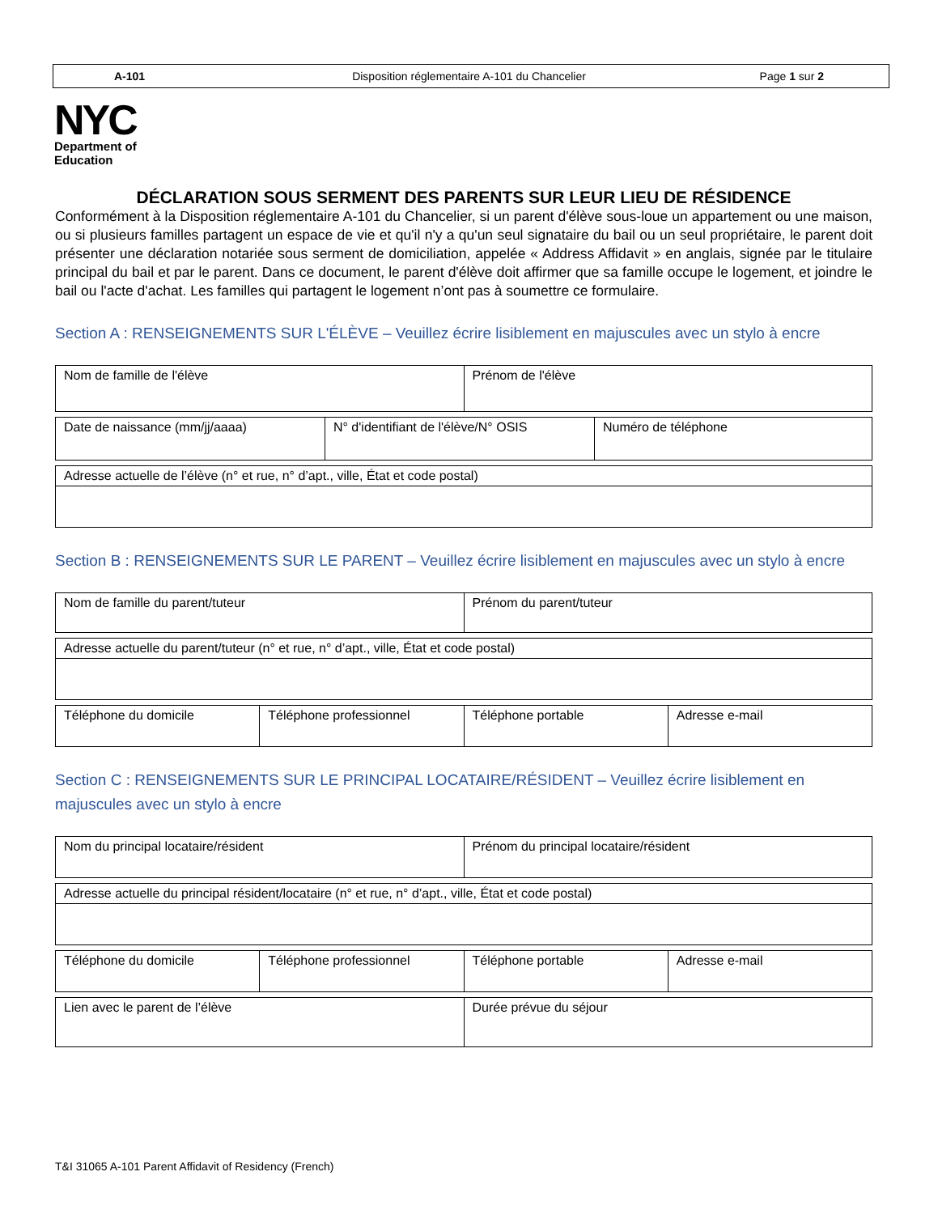A-101
Disposition réglementaire A-101 du Chancelier
Page 1 sur 2
NYC
Department of
Education
DÉCLARATION SOUS SERMENT DES PARENTS SUR LEUR LIEU DE RÉSIDENCE
Conformément à la Disposition réglementaire A-101 du Chancelier, si un parent d'élève sous-loue un appartement ou une maison, ou si plusieurs familles partagent un espace de vie et qu'il n'y a qu'un seul signataire du bail ou un seul propriétaire, le parent doit présenter une déclaration notariée sous serment de domiciliation, appelée « Address Affidavit » en anglais, signée par le titulaire principal du bail et par le parent. Dans ce document, le parent d'élève doit affirmer que sa famille occupe le logement, et joindre le bail ou l'acte d'achat. Les familles qui partagent le logement n’ont pas à soumettre ce formulaire.
Section A : RENSEIGNEMENTS SUR L'ÉLÈVE – Veuillez écrire lisiblement en majuscules avec un stylo à encre
| Nom de famille de l'élève | Prénom de l'élève |
| Date de naissance (mm/jj/aaaa) | N° d'identifiant de l'élève/N° OSIS | Numéro de téléphone |
| Adresse actuelle de l’élève (n° et rue, n° d’apt., ville, État et code postal) |
Section B : RENSEIGNEMENTS SUR LE PARENT – Veuillez écrire lisiblement en majuscules avec un stylo à encre
| Nom de famille du parent/tuteur | Prénom du parent/tuteur |
| Adresse actuelle du parent/tuteur (n° et rue, n° d’apt., ville, État et code postal) |
| Téléphone du domicile | Téléphone professionnel | Téléphone portable | Adresse e-mail |
Section C : RENSEIGNEMENTS SUR LE PRINCIPAL LOCATAIRE/RÉSIDENT – Veuillez écrire lisiblement en majuscules avec un stylo à encre
| Nom du principal locataire/résident | Prénom du principal locataire/résident |
| Adresse actuelle du principal résident/locataire (n° et rue, n° d’apt., ville, État et code postal) |
| Téléphone du domicile | Téléphone professionnel | Téléphone portable | Adresse e-mail |
| Lien avec le parent de l’élève | Durée prévue du séjour |
T&I 31065 A-101 Parent Affidavit of Residency (French)